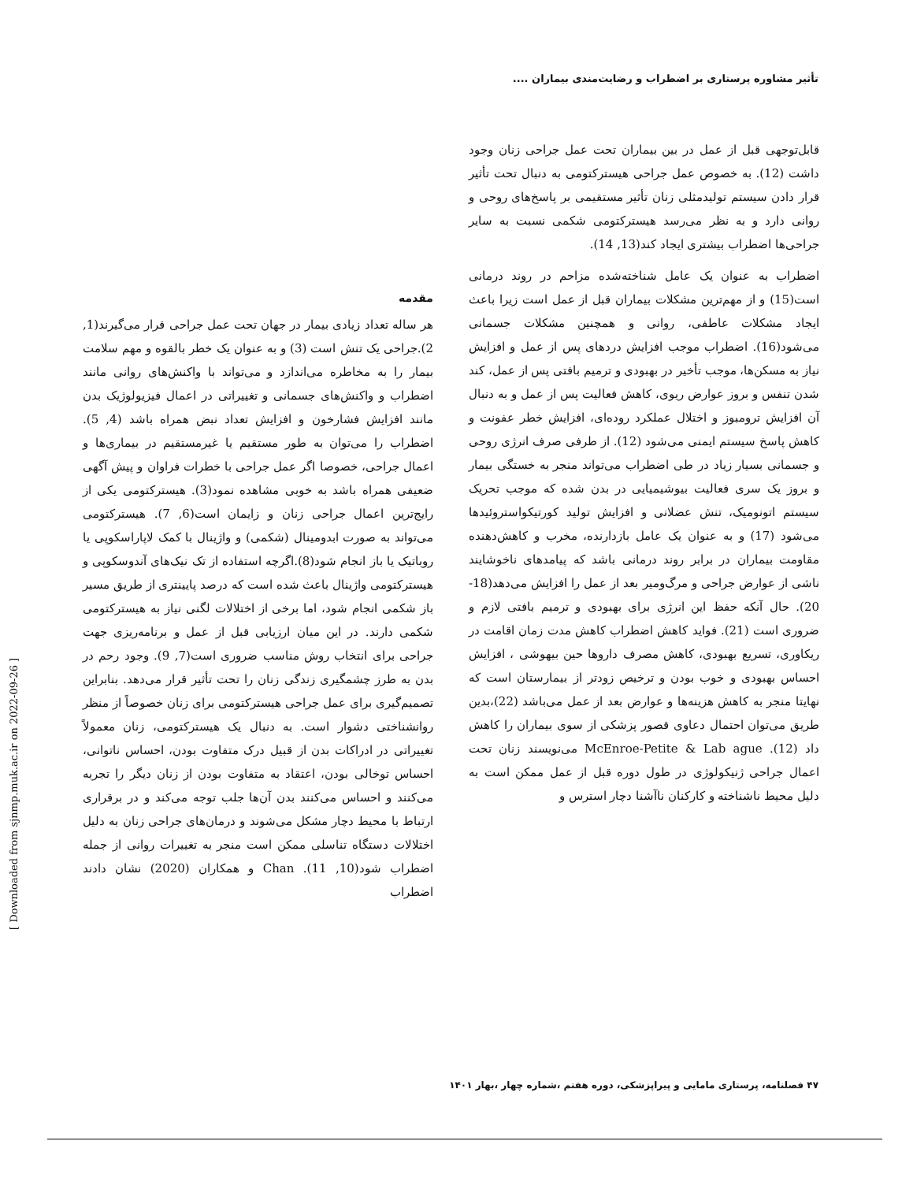تأثیر مشاوره پرستاری بر اضطراب و رضایت‌مندی بیماران ....
مقدمه
هر ساله تعداد زیادی بیمار در جهان تحت عمل جراحی قرار می‌گیرند(1, 2).جراحی یک تنش است (3) و به عنوان یک خطر بالقوه و مهم سلامت بیمار را به مخاطره می‌اندازد و می‌تواند با واکنش‌های روانی مانند اضطراب و واکنش‌های جسمانی و تغییراتی در اعمال فیزیولوژیک بدن مانند افزایش فشارخون و افزایش تعداد نبض همراه باشد (4, 5). اضطراب را می‌توان به طور مستقیم یا غیرمستقیم در بیماری‌ها و اعمال جراحی، خصوصا اگر عمل جراحی با خطرات فراوان و پیش آگهی ضعیفی همراه باشد به خوبی مشاهده نمود(3). هیسترکتومی یکی از رایج‌ترین اعمال جراحی زنان و زایمان است(6, 7). هیسترکتومی می‌تواند به صورت ابدومینال (شکمی) و واژینال با کمک لاپاراسکوپی یا روباتیک یا باز انجام شود(8).اگرچه استفاده از تک نیک‌های آندوسکوپی و هیسترکتومی واژینال باعث شده است که درصد پایینتری از طریق مسیر باز شکمی انجام شود، اما برخی از اختلالات لگنی نیاز به هیسترکتومی شکمی دارند. در این میان ارزیابی قبل از عمل و برنامه‌ریزی جهت جراحی برای انتخاب روش مناسب ضروری است(7, 9). وجود رحم در بدن به طرز چشمگیری زندگی زنان را تحت تأثیر قرار می‌دهد. بنابراین تصمیم‌گیری برای عمل جراحی هیسترکتومی برای زنان خصوصاً از منظر روانشناختی دشوار است. به دنبال یک هیسترکتومی، زنان معمولاً تغییراتی در ادراکات بدن از قبیل درک متفاوت بودن، احساس ناتوانی، احساس توخالی بودن، اعتقاد به متفاوت بودن از زنان دیگر را تجربه می‌کنند و احساس می‌کنند بدن آن‌ها جلب توجه می‌کند و در برقراری ارتباط با محیط دچار مشکل می‌شوند و درمان‌های جراحی زنان به دلیل اختلالات دستگاه تناسلی ممکن است منجر به تغییرات روانی از جمله اضطراب شود(10, 11). Chan و همکاران (2020) نشان دادند اضطراب
قابل‌توجهی قبل از عمل در بین بیماران تحت عمل جراحی زنان وجود داشت (12). به خصوص عمل جراحی هیسترکتومی به دنبال تحت تأثیر قرار دادن سیستم تولیدمثلی زنان تأثیر مستقیمی بر پاسخ‌های روحی و روانی دارد و به نظر می‌رسد هیسترکتومی شکمی نسبت به سایر جراحی‌ها اضطراب بیشتری ایجاد کند(13, 14).
اضطراب به عنوان یک عامل شناخته‌شده مزاحم در روند درمانی است(15) و از مهم‌ترین مشکلات بیماران قبل از عمل است زیرا باعث ایجاد مشکلات عاطفی، روانی و همچنین مشکلات جسمانی می‌شود(16). اضطراب موجب افزایش دردهای پس از عمل و افزایش نیاز به مسکن‌ها، موجب تأخیر در بهبودی و ترمیم بافتی پس از عمل، کند شدن تنفس و بروز عوارض ریوی، کاهش فعالیت پس از عمل و به دنبال آن افزایش ترومبوز و اختلال عملکرد روده‌ای، افزایش خطر عفونت و کاهش پاسخ سیستم ایمنی می‌شود (12). از طرفی صرف انرژی روحی و جسمانی بسیار زیاد در طی اضطراب می‌تواند منجر به خستگی بیمار و بروز یک سری فعالیت بیوشیمیایی در بدن شده که موجب تحریک سیستم اتونومیک، تنش عضلانی و افزایش تولید کورتیکواستروئیدها می‌شود (17) و به عنوان یک عامل بازدارنده، مخرب و کاهش‌دهنده مقاومت بیماران در برابر روند درمانی باشد که پیامدهای ناخوشایند ناشی از عوارض جراحی و مرگ‌ومیر بعد از عمل را افزایش می‌دهد(18-20). حال آنکه حفظ این انرژی برای بهبودی و ترمیم بافتی لازم و ضروری است (21). فواید کاهش اضطراب کاهش مدت زمان اقامت در ریکاوری، تسریع بهبودی، کاهش مصرف داروها حین بیهوشی ، افزایش احساس بهبودی و خوب بودن و ترخیص زودتر از بیمارستان است که نهایتا منجر به کاهش هزینه‌ها و عوارض بعد از عمل می‌باشد (22)،بدین طریق می‌توان احتمال دعاوی قصور پزشکی از سوی بیماران را کاهش داد (12). McEnroe-Petite & Lab ague می‌نویسند زنان تحت اعمال جراحی ژنیکولوژی در طول دوره قبل از عمل ممکن است به دلیل محیط ناشناخته و کارکنان ناآشنا دچار استرس و
۴۷ فصلنامه، پرستاری مامایی و پیراپزشکی، دوره هفتم ،شماره چهار ،بهار ۱۴۰۱
[ Downloaded from sjnmp.muk.ac.ir on 2022-09-26 ]